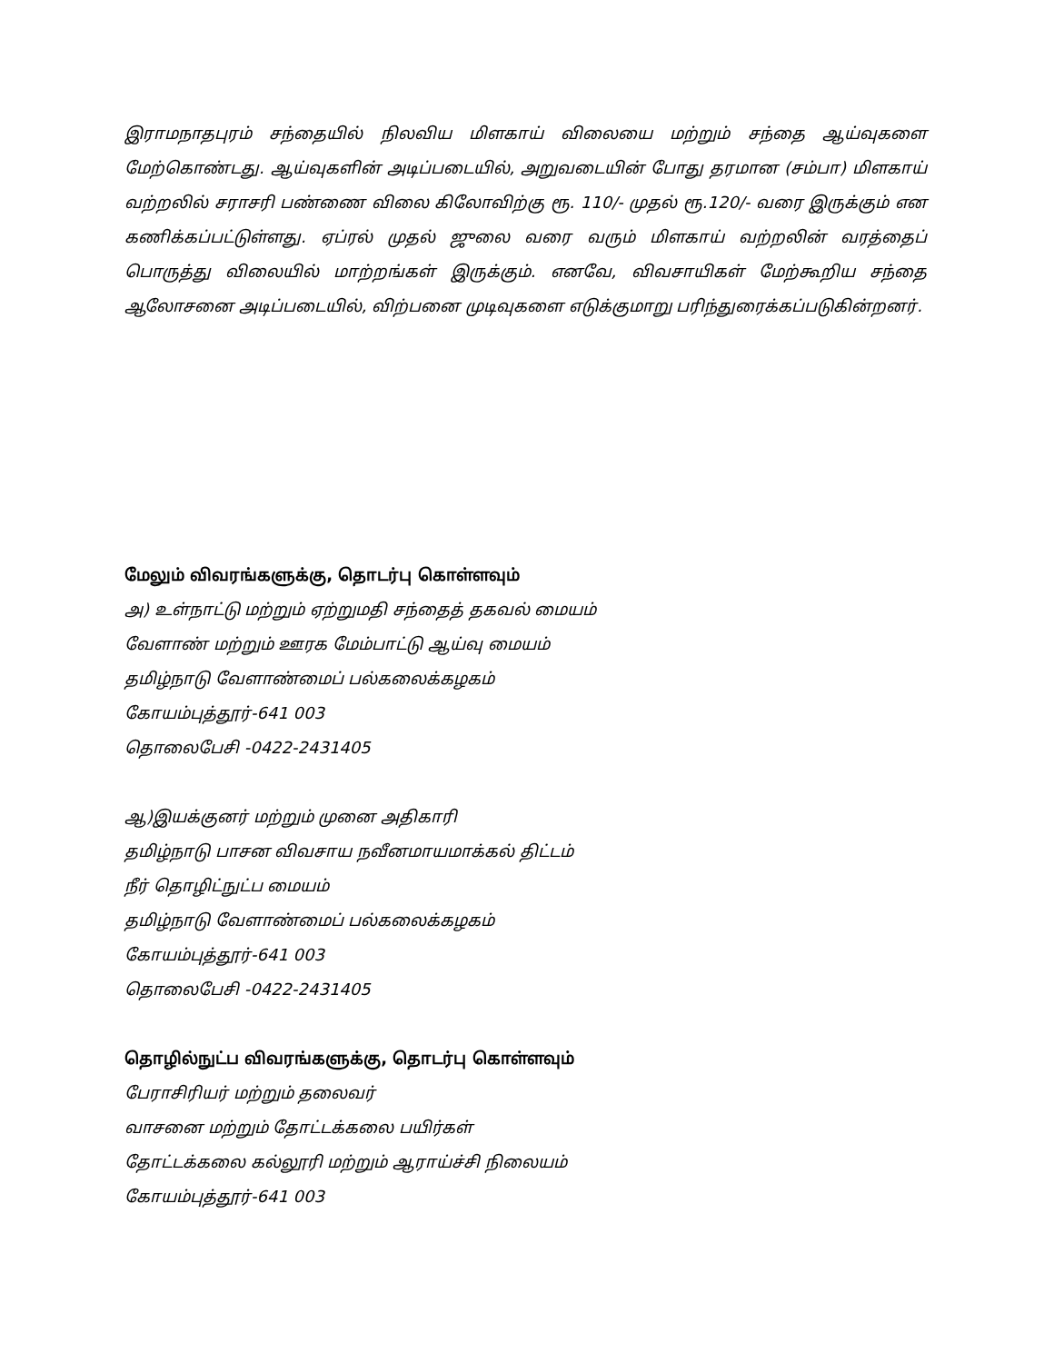இராமநாதபுரம் சந்தையில் நிலவிய மிளகாய் விலையை மற்றும் சந்தை ஆய்வுகளை மேற்கொண்டது. ஆய்வுகளின் அடிப்படையில், அறுவடையின் போது தரமான (சம்பா) மிளகாய் வற்றலில் சராசரி பண்ணை விலை கிலோவிற்கு ரூ. 110/- முதல் ரூ.120/- வரை இருக்கும் என கணிக்கப்பட்டுள்ளது. ஏப்ரல் முதல் ஜுலை வரை வரும் மிளகாய் வற்றலின் வரத்தைப் பொருத்து விலையில் மாற்றங்கள் இருக்கும். எனவே, விவசாயிகள் மேற்கூறிய சந்தை ஆலோசனை அடிப்படையில், விற்பனை முடிவுகளை எடுக்குமாறு பரிந்துரைக்கப்படுகின்றனர்.
மேலும் விவரங்களுக்கு, தொடர்பு கொள்ளவும்
அ) உள்நாட்டு மற்றும் ஏற்றுமதி சந்தைத் தகவல் மையம்
வேளாண் மற்றும் ஊரக மேம்பாட்டு ஆய்வு மையம்
தமிழ்நாடு வேளாண்மைப் பல்கலைக்கழகம்
கோயம்புத்தூர்-641 003
தொலைபேசி -0422-2431405
ஆ)இயக்குனர் மற்றும் முனை அதிகாரி
தமிழ்நாடு பாசன விவசாய நவீனமாயமாக்கல் திட்டம்
நீர் தொழிட்நுட்ப மையம்
தமிழ்நாடு வேளாண்மைப் பல்கலைக்கழகம்
கோயம்புத்தூர்-641 003
தொலைபேசி -0422-2431405
தொழில்நுட்ப விவரங்களுக்கு, தொடர்பு கொள்ளவும்
பேராசிரியர் மற்றும் தலைவர்
வாசனை மற்றும் தோட்டக்கலை பயிர்கள்
தோட்டக்கலை கல்லூரி மற்றும் ஆராய்ச்சி நிலையம்
கோயம்புத்தூர்-641 003